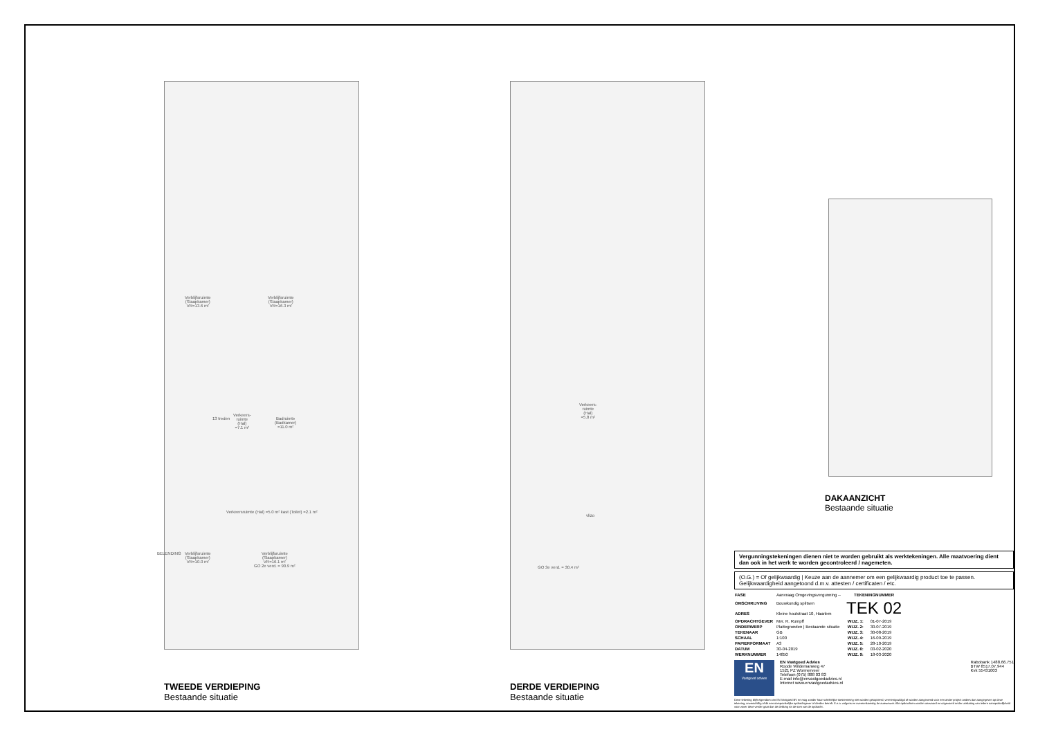Verblijfsruimte
(Slaapkamer)
VR=13.6 m²
Verblijfsruimte
(Slaapkamer)
VR=16.3 m²
13 treden
Verkeers-
ruimte
(Hal)
=7.1 m²
Badruimte
(Badkamer)
=11.0 m²
Verkeersruimte (Hal) =5.0 m² kast (Toilet) =2.1 m²
Verblijfsruimte
(Slaapkamer)
VR=10.0 m²
Verblijfsruimte
(Slaapkamer)
VR=16.1 m²
GO 2e verd. = 90.9 m²
BELENDING
TWEEDE VERDIEPING
Bestaande situatie
Verkeers-
ruimte
(Hal)
=5.8 m²
vlizo
GO 3e verd. = 30.4 m²
DERDE VERDIEPING
Bestaande situatie
DAKAANZICHT
Bestaande situatie
Vergunningstekeningen dienen niet te worden gebruikt als werktekeningen. Alle maatvoering dient dan ook in het werk te worden gecontroleerd / nagemeten.
(O.G.) = Of gelijkwaardig | Keuze aan de aannemer om een gelijkwaardig product toe te passen. Gelijkwaardigheid aangetoond d.m.v. attesten / certificaten / etc.
| FASE | Aanvraag Omgevingsvergunning -- | TEKENINGNUMMER | |
| OMSCHRIJVING | Bouwkundig splitsen | TEK 02 | |
| ADRES | Kleine houtstraat 10, Haarlem | | |
| OPDRACHTGEVER | Mvr. R. Rumpff | WIJZ. 1: | 01-07-2019 |
| ONDERWERP | Plattegronden / Bestaande situatie | WIJZ. 2: | 30-07-2019 |
| TEKENAAR | GB | WIJZ. 3: | 30-08-2019 |
| SCHAAL | 1:100 | WIJZ. 4: | 16-09-2019 |
| PAPIERFORMAAT | A3 | WIJZ. 5: | 28-10-2019 |
| DATUM | 30-04-2019 | WIJZ. 6: | 03-02-2020 |
| WERKNUMMER | 14850 | WIJZ. 9: | 18-03-2020 |
EN
Vastgoed advies
EN Vastgoed Advies
Roode Wildemanweg 47
1521 PZ Wormerveer
Telefoon (075) 888 03 83
E-mail info@envastgoedadvies.nl
Internet www.envastgoedadvies.nl
Rabobank 1488.66.751
BTW 8517.07.944
Kvk 55431003
Deze tekening blijft eigendom van EN Vastgoed BV en mag zonder haar schriftelijke toestemming niet worden gekopieerd, vermenigvuldigd of worden aangewend voor een ander project anders dan aangegeven op deze tekening, onverschillig of dit een oorspronkelijke opdrachtgever of derden betreft. E.e.a. volgens en overeenkomstig de auteurswet. Alle opdrachten worden aanvaard en uitgevoerd onder uitsluiting van iedere aansprakelijkheid voor zover deze verder gaat dan de dekking tot de som van de opdracht.